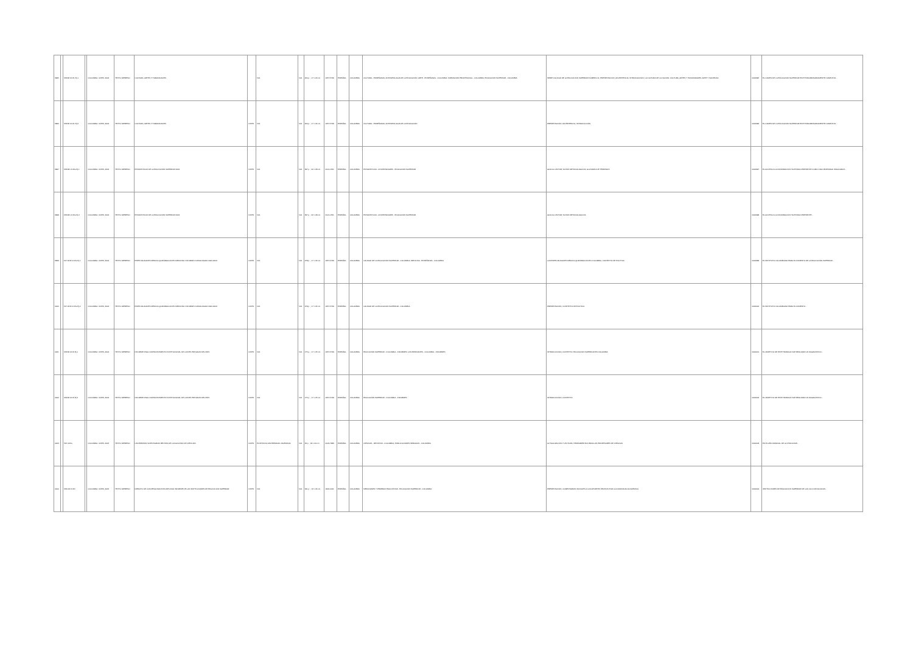| 3995 | | 378.86 IC15c Ej.1 | | COLOMBIA. ICFES, 2002 | TEXTO IMPRESO | CULTURA, ARTES Y HUMANIDADES | | N/A | N/A | 464 p. ; 17 x 24 cm | 1657-5729 | ESPAÑOL | COLOMBIA | CULTURA - ENSEÑANZA; ANTROPOLOGÍA DE LA EDUCACIÓN; ARTE - ENSEÑANZA - COLOMBIA; FORMACIÓN PROFESIONAL - COLOMBIA; EDUCACIÓN SUPERIOR - COLOMBIA | SERIE CALIDAD DE LA EDUCACIÓN SUPERIOR NÚMERO 11; PRESENTACIÓN; ADVERTENCIA; INTRODUCCIÓN; LA CULTURA DE LA NACIÓN; CULTURA, ARTES Y HUMANIDADES; ARTE Y SOCIEDAD | 0000995 | EL CAMPO DE LA EDUCACIÓN SUPERIOR ES EXTRAORDINARIAMENTE COMPLEJO... |
| 3996 | | 378.86 IC15c Ej.2 | | COLOMBIA. ICFES, 2002 | TEXTO IMPRESO | CULTURA, ARTES Y HUMANIDADES | ICFES | N/A | N/A | 464 p. ; 17 x 24 cm | 1657-5729 | ESPAÑOL | COLOMBIA | CULTURA - ENSEÑANZA; ANTROPOLOGÍA DE LA EDUCACIÓN | PRESENTACIÓN; ADVERTENCIA; INTRODUCCIÓN | 0000996 | EL CAMPO DE LA EDUCACIÓN SUPERIOR ES EXTRAORDINARIAMENTE COMPLEJO... |
| 3997 | | 378.861 IC15e Ej.1 | | COLOMBIA. ICFES, 2002 | TEXTO IMPRESO | ESTADÍSTICAS DE LA EDUCACIÓN SUPERIOR 2002 | ICFES | N/A | N/A | 397 p. ; 22 x 28 cm | 0121-1551 | ESPAÑOL | COLOMBIA | ESTADÍSTICAS - UNIVERSIDADES - EDUCACIÓN SUPERIOR | GUÍA AL LECTOR; NOTAS METODOLÓGICAS; GLOSARIO DE TÉRMINOS | 0000997 | EL ACCESO A LA INFORMACIÓN HA ESTADO PRESENTE COMO UNA NECESIDAD INSALVABLE... |
| 3998 | | 378.861 IC15e Ej.2 | | COLOMBIA. ICFES, 2002 | TEXTO IMPRESO | ESTADÍSTICAS DE LA EDUCACIÓN SUPERIOR 2002 | ICFES | N/A | N/A | 397 p. ; 22 x 28 cm | 0121-1551 | ESPAÑOL | COLOMBIA | ESTADÍSTICAS - UNIVERSIDADES - EDUCACIÓN SUPERIOR | GUÍA AL LECTOR; NOTAS METODOLÓGICAS | 0000998 | EL ACCESO A LA INFORMACIÓN HA ESTADO PRESENTE... |
| 3999 | | 617.0615 IC15e Ej.1 | | COLOMBIA. ICFES, 2004 | TEXTO IMPRESO | ESPECIALIDADES MÉDICO-QUIRÚRGICAS EN MEDICINA: INFORME CONSOLIDADO 2002-2003 | ICFES | N/A | N/A | 278 p. ; 17 x 24 cm | 1657-5729 | ESPAÑOL | COLOMBIA | CALIDAD DE LA EDUCACIÓN SUPERIOR - COLOMBIA; MEDICINA - ENSEÑANZA - COLOMBIA | LAS ESPECIALIDADES MÉDICO-QUIRÚRGICAS EN COLOMBIA; CONTEXTO DE POLÍTICA | 0000999 | EL INSTITUTO COLOMBIANO PARA EL FOMENTO DE LA EDUCACIÓN SUPERIOR... |
| 4000 | | 617.0615 IC15e Ej.2 | | COLOMBIA. ICFES, 2004 | TEXTO IMPRESO | ESPECIALIDADES MÉDICO-QUIRÚRGICAS EN MEDICINA: INFORME CONSOLIDADO 2002-2003 | ICFES | N/A | N/A | 278 p. ; 17 x 24 cm | 1657-5729 | ESPAÑOL | COLOMBIA | CALIDAD DE LA EDUCACIÓN SUPERIOR - COLOMBIA | PRESENTACIÓN; CONTEXTO DE POLÍTICA | 0000000 | EL INSTITUTO COLOMBIANO PARA EL FOMENTO... |
| 4001 | | 378.86 IC15i Ej.1 | | COLOMBIA. ICFES, 2004 | TEXTO IMPRESO | INFORME FINAL FORTALECIMIENTO INSTITUCIONAL DE LAS IES PRIVADAS DEL PAÍS | ICFES | N/A | N/A | 175 p. ; 17 x 25 cm | 1657-5729 | ESPAÑOL | COLOMBIA | EDUCACIÓN SUPERIOR - COLOMBIA - INFORMES; UNIVERSIDADES - COLOMBIA - INFORMES | INTRODUCCIÓN; CONTEXTO: EDUCACIÓN SUPERIOR EN COLOMBIA | 0000001 | EL OBJETIVO DE ESTE TRABAJO FUE REALIZAR UN DIAGNÓSTICO... |
| 4002 | | 378.86 IC15i Ej.2 | | COLOMBIA. ICFES, 2004 | TEXTO IMPRESO | INFORME FINAL FORTALECIMIENTO INSTITUCIONAL DE LAS IES PRIVADAS DEL PAÍS | ICFES | N/A | N/A | 175 p. ; 17 x 25 cm | 1657-5729 | ESPAÑOL | COLOMBIA | EDUCACIÓN SUPERIOR - COLOMBIA - INFORMES | INTRODUCCIÓN; CONTEXTO | 0000002 | EL OBJETIVO DE ESTE TRABAJO FUE REALIZAR UN DIAGNÓSTICO... |
| 4003 | | 505 IC15u | | COLOMBIA. ICFES, 2005 | TEXTO IMPRESO | UNIVERSITAS SCIENTIARUM REVISTA DE LA FACULTAD DE CIENCIAS | ICFES | PONTIFICIA UNIVERSIDAD JAVERIANA | N/A | 63 p. ; 18 x 24 cm | 0122-7483 | ESPAÑOL | COLOMBIA | CIENCIAS - REVISTAS - COLOMBIA; PUBLICACIONES SERIADAS - COLOMBIA | ACTUALIZACIÓN Y LECTURA; HERRAMIENTAS PARA LOS PROFESORES DE CIENCIAS | 0000003 | EN EL AÑO MUNDIAL DE LA FÍSICA 2005... |
| 4004 | | 378.166 IC15i | | COLOMBIA. ICFES, 2005 | TEXTO IMPRESO | IMPACTO DE LOS RESULTADOS ECAES 2004 INFORME DE LAS INSTITUCIONES DE EDUCACIÓN SUPERIOR | ICFES | N/A | N/A | 341 p. ; 16 x 24 cm | 1900-0121 | ESPAÑOL | COLOMBIA | MEDICIONES Y PRUEBAS EDUCATIVAS - EDUCACIÓN SUPERIOR - COLOMBIA | PRESENTACIÓN; COMENTARIOS INICIALES A LOS APORTES HECHOS POR LA COMUNIDAD ACADÉMICA | 0000004 | INSTITUCIONES DE EDUCACIÓN SUPERIOR DE LAS 110 CONVOCADAS... |